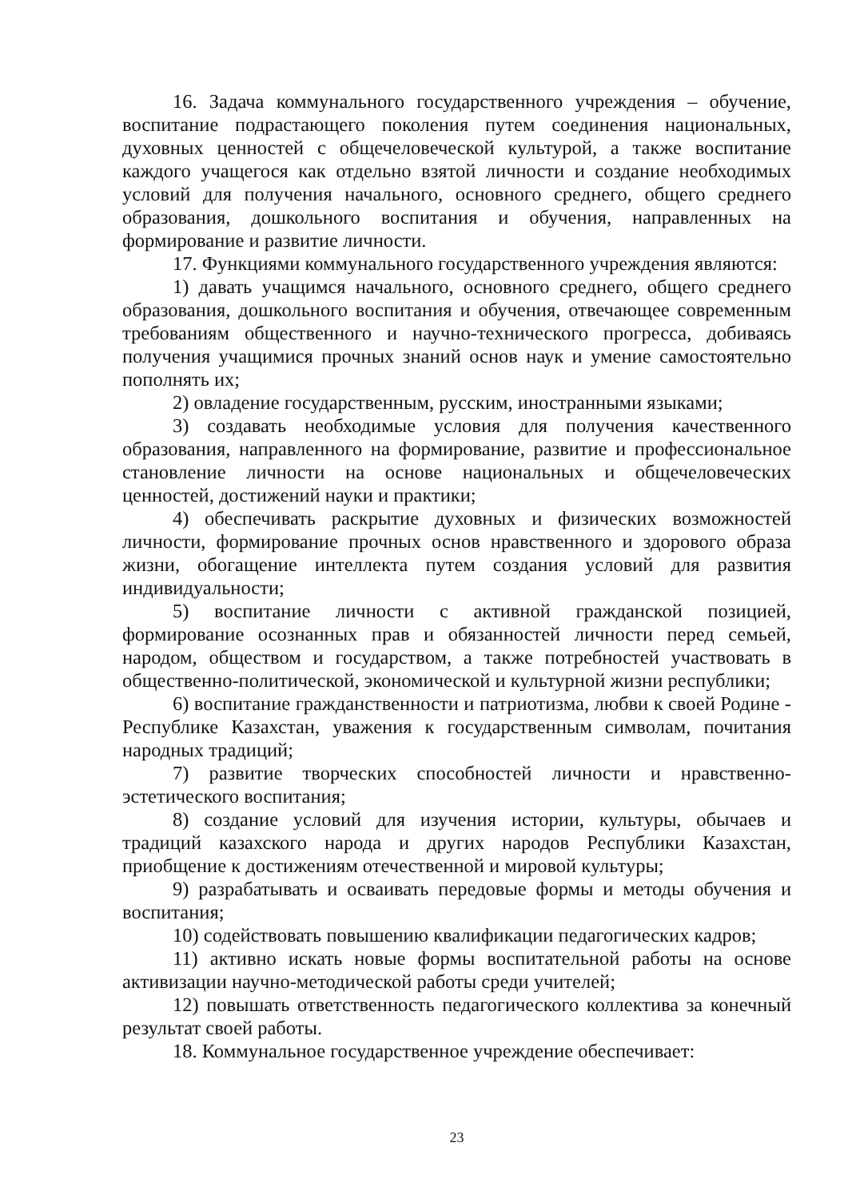16. Задача коммунального государственного учреждения – обучение, воспитание подрастающего поколения путем соединения национальных, духовных ценностей с общечеловеческой культурой, а также воспитание каждого учащегося как отдельно взятой личности и создание необходимых условий для получения начального, основного среднего, общего среднего образования, дошкольного воспитания и обучения, направленных на формирование и развитие личности.
17. Функциями коммунального государственного учреждения являются:
1) давать учащимся начального, основного среднего, общего среднего образования, дошкольного воспитания и обучения, отвечающее современным требованиям общественного и научно-технического прогресса, добиваясь получения учащимися прочных знаний основ наук и умение самостоятельно пополнять их;
2) овладение государственным, русским, иностранными языками;
3) создавать необходимые условия для получения качественного образования, направленного на формирование, развитие и профессиональное становление личности на основе национальных и общечеловеческих ценностей, достижений науки и практики;
4) обеспечивать раскрытие духовных и физических возможностей личности, формирование прочных основ нравственного и здорового образа жизни, обогащение интеллекта путем создания условий для развития индивидуальности;
5) воспитание личности с активной гражданской позицией, формирование осознанных прав и обязанностей личности перед семьей, народом, обществом и государством, а также потребностей участвовать в общественно-политической, экономической и культурной жизни республики;
6) воспитание гражданственности и патриотизма, любви к своей Родине - Республике Казахстан, уважения к государственным символам, почитания народных традиций;
7) развитие творческих способностей личности и нравственно-эстетического воспитания;
8) создание условий для изучения истории, культуры, обычаев и традиций казахского народа и других народов Республики Казахстан, приобщение к достижениям отечественной и мировой культуры;
9) разрабатывать и осваивать передовые формы и методы обучения и воспитания;
10) содействовать повышению квалификации педагогических кадров;
11) активно искать новые формы воспитательной работы на основе активизации научно-методической работы среди учителей;
12) повышать ответственность педагогического коллектива за конечный результат своей работы.
18. Коммунальное государственное учреждение обеспечивает:
23